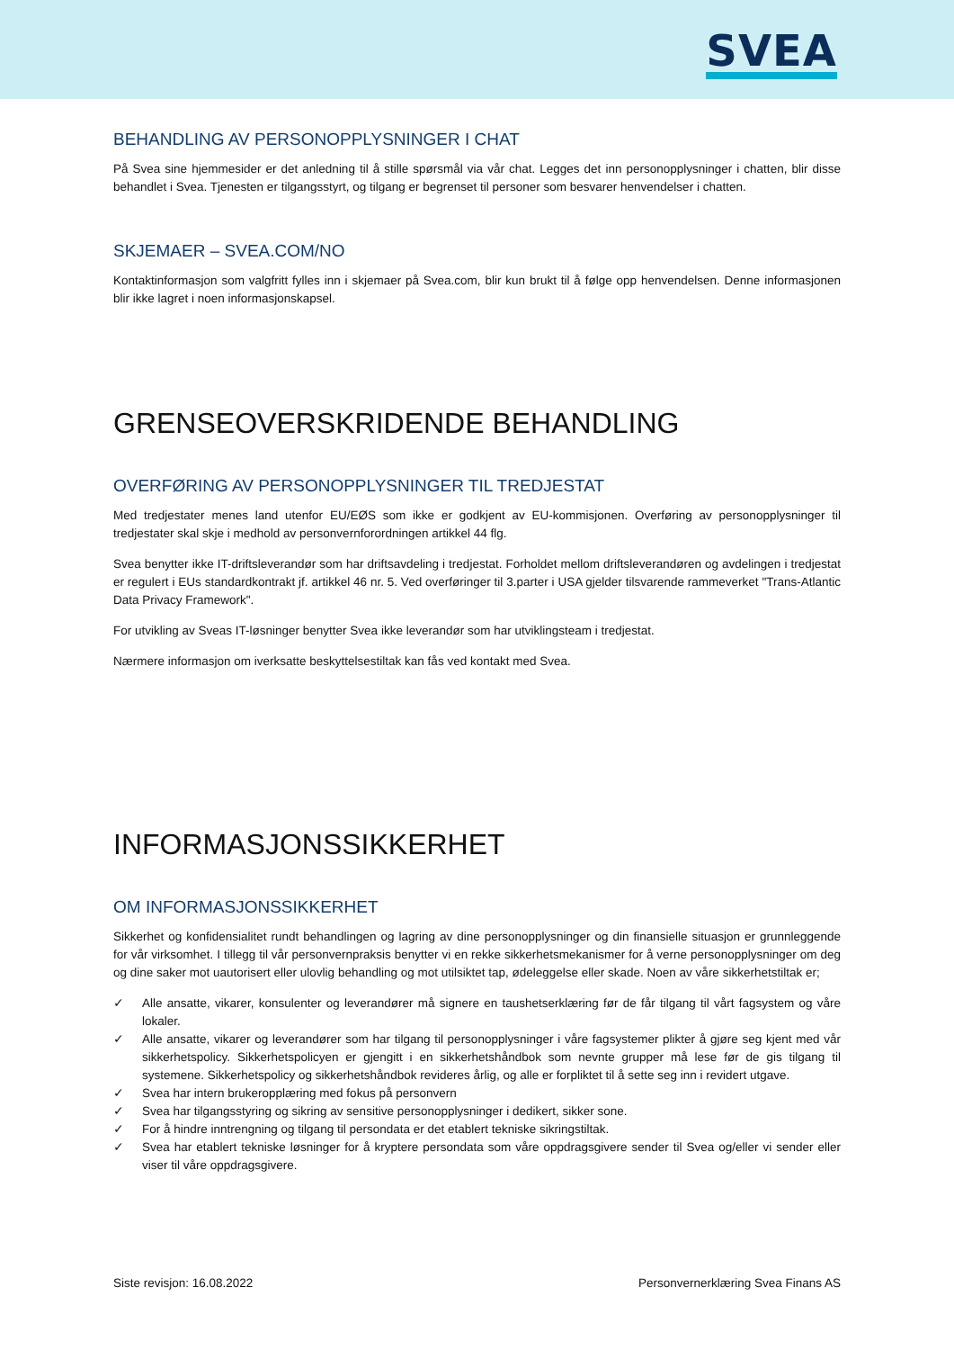SVEA
BEHANDLING AV PERSONOPPLYSNINGER I CHAT
På Svea sine hjemmesider er det anledning til å stille spørsmål via vår chat. Legges det inn personopplysninger i chatten, blir disse behandlet i Svea. Tjenesten er tilgangsstyrt, og tilgang er begrenset til personer som besvarer henvendelser i chatten.
SKJEMAER – SVEA.COM/NO
Kontaktinformasjon som valgfritt fylles inn i skjemaer på Svea.com, blir kun brukt til å følge opp henvendelsen. Denne informasjonen blir ikke lagret i noen informasjonskapsel.
GRENSEOVERSKRIDENDE BEHANDLING
OVERFØRING AV PERSONOPPLYSNINGER TIL TREDJESTAT
Med tredjestater menes land utenfor EU/EØS som ikke er godkjent av EU-kommisjonen. Overføring av personopplysninger til tredjestater skal skje i medhold av personvernforordningen artikkel 44 flg.
Svea benytter ikke IT-driftsleverandør som har driftsavdeling i tredjestat. Forholdet mellom driftsleverandøren og avdelingen i tredjestat er regulert i EUs standardkontrakt jf. artikkel 46 nr. 5. Ved overføringer til 3.parter i USA gjelder tilsvarende rammeverket "Trans-Atlantic Data Privacy Framework".
For utvikling av Sveas IT-løsninger benytter Svea ikke leverandør som har utviklingsteam i tredjestat.
Nærmere informasjon om iverksatte beskyttelsestiltak kan fås ved kontakt med Svea.
INFORMASJONSSIKKERHET
OM INFORMASJONSSIKKERHET
Sikkerhet og konfidensialitet rundt behandlingen og lagring av dine personopplysninger og din finansielle situasjon er grunnleggende for vår virksomhet. I tillegg til vår personvernpraksis benytter vi en rekke sikkerhetsmekanismer for å verne personopplysninger om deg og dine saker mot uautorisert eller ulovlig behandling og mot utilsiktet tap, ødeleggelse eller skade. Noen av våre sikkerhetstiltak er;
✓ Alle ansatte, vikarer, konsulenter og leverandører må signere en taushetserklæring før de får tilgang til vårt fagsystem og våre lokaler.
✓ Alle ansatte, vikarer og leverandører som har tilgang til personopplysninger i våre fagsystemer plikter å gjøre seg kjent med vår sikkerhetspolicy. Sikkerhetspolicyen er gjengitt i en sikkerhetshåndbok som nevnte grupper må lese før de gis tilgang til systemene. Sikkerhetspolicy og sikkerhetshåndbok revideres årlig, og alle er forpliktet til å sette seg inn i revidert utgave.
✓ Svea har intern brukeropplæring med fokus på personvern
✓ Svea har tilgangsstyring og sikring av sensitive personopplysninger i dedikert, sikker sone.
✓ For å hindre inntrengning og tilgang til persondata er det etablert tekniske sikringstiltak.
✓ Svea har etablert tekniske løsninger for å kryptere persondata som våre oppdragsgivere sender til Svea og/eller vi sender eller viser til våre oppdragsgivere.
Siste revisjon: 16.08.2022 Personvernerklæring Svea Finans AS